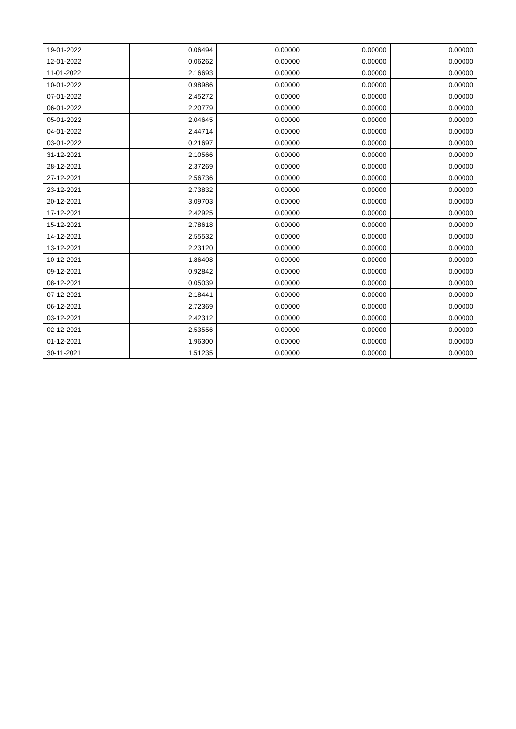| 19-01-2022 | 0.06494 | 0.00000 | 0.00000 | 0.00000 |
| 12-01-2022 | 0.06262 | 0.00000 | 0.00000 | 0.00000 |
| 11-01-2022 | 2.16693 | 0.00000 | 0.00000 | 0.00000 |
| 10-01-2022 | 0.98986 | 0.00000 | 0.00000 | 0.00000 |
| 07-01-2022 | 2.45272 | 0.00000 | 0.00000 | 0.00000 |
| 06-01-2022 | 2.20779 | 0.00000 | 0.00000 | 0.00000 |
| 05-01-2022 | 2.04645 | 0.00000 | 0.00000 | 0.00000 |
| 04-01-2022 | 2.44714 | 0.00000 | 0.00000 | 0.00000 |
| 03-01-2022 | 0.21697 | 0.00000 | 0.00000 | 0.00000 |
| 31-12-2021 | 2.10566 | 0.00000 | 0.00000 | 0.00000 |
| 28-12-2021 | 2.37269 | 0.00000 | 0.00000 | 0.00000 |
| 27-12-2021 | 2.56736 | 0.00000 | 0.00000 | 0.00000 |
| 23-12-2021 | 2.73832 | 0.00000 | 0.00000 | 0.00000 |
| 20-12-2021 | 3.09703 | 0.00000 | 0.00000 | 0.00000 |
| 17-12-2021 | 2.42925 | 0.00000 | 0.00000 | 0.00000 |
| 15-12-2021 | 2.78618 | 0.00000 | 0.00000 | 0.00000 |
| 14-12-2021 | 2.55532 | 0.00000 | 0.00000 | 0.00000 |
| 13-12-2021 | 2.23120 | 0.00000 | 0.00000 | 0.00000 |
| 10-12-2021 | 1.86408 | 0.00000 | 0.00000 | 0.00000 |
| 09-12-2021 | 0.92842 | 0.00000 | 0.00000 | 0.00000 |
| 08-12-2021 | 0.05039 | 0.00000 | 0.00000 | 0.00000 |
| 07-12-2021 | 2.18441 | 0.00000 | 0.00000 | 0.00000 |
| 06-12-2021 | 2.72369 | 0.00000 | 0.00000 | 0.00000 |
| 03-12-2021 | 2.42312 | 0.00000 | 0.00000 | 0.00000 |
| 02-12-2021 | 2.53556 | 0.00000 | 0.00000 | 0.00000 |
| 01-12-2021 | 1.96300 | 0.00000 | 0.00000 | 0.00000 |
| 30-11-2021 | 1.51235 | 0.00000 | 0.00000 | 0.00000 |